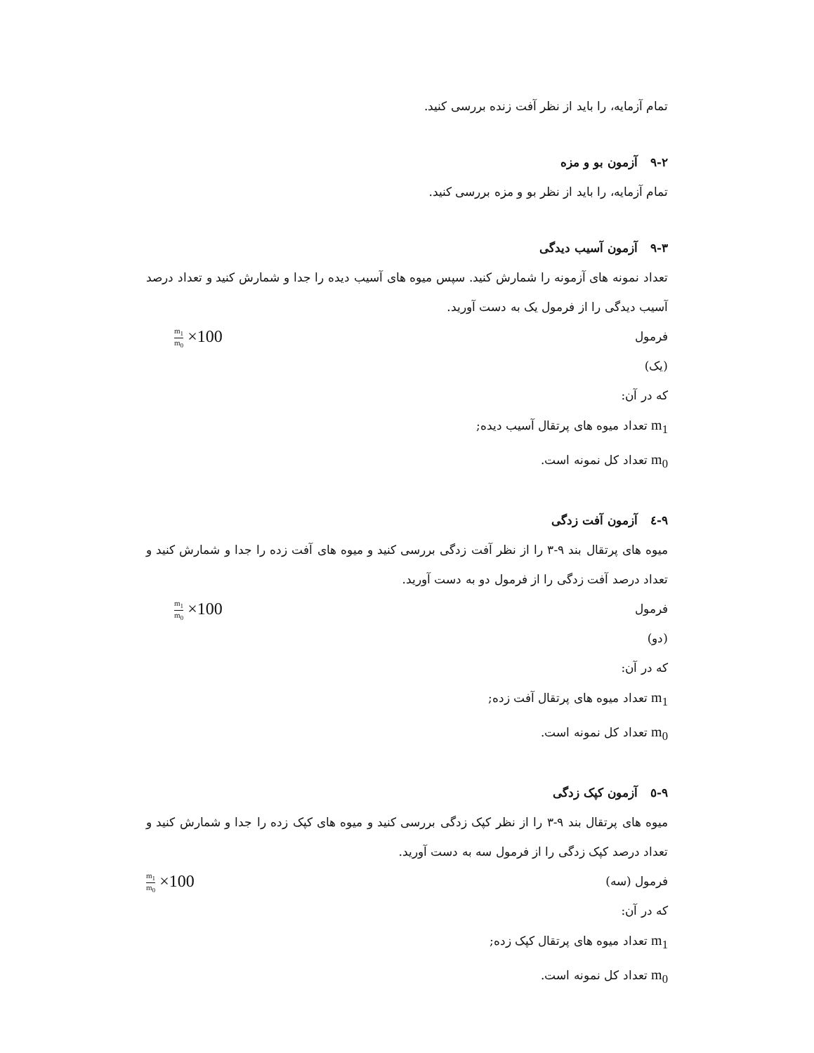تمام آزمایه، را باید از نظر آفت زنده بررسی کنید.
۹-۲ آزمون بو و مزه
تمام آزمایه، را باید از نظر بو و مزه بررسی کنید.
۹-۳ آزمون آسیب دیدگی
تعداد نمونه های آزمونه را شمارش کنید. سپس میوه های آسیب دیده را جدا و شمارش کنید و تعداد درصد آسیب دیدگی را از فرمول یک به دست آورید.
فرمول m<sub>1</sub> m<sub>0</sub> ×100
(یک)
که در آن:
m<sub>1</sub> تعداد میوه های پرتقال آسیب دیده;
m<sub>0</sub> تعداد کل نمونه است.
۹-٤ آزمون آفت زدگی
میوه های پرتقال بند ۹-۳ را از نظر آفت زدگی بررسی کنید و میوه های آفت زده را جدا و شمارش کنید و تعداد درصد آفت زدگی را از فرمول دو به دست آورید.
فرمول m<sub>1</sub> m<sub>0</sub> ×100
(دو)
که در آن:
m<sub>1</sub> تعداد میوه های پرتقال آفت زده;
m<sub>0</sub> تعداد کل نمونه است.
۹-٥ آزمون کپک زدگی
میوه های پرتقال بند ۹-۳ را از نظر کپک زدگی بررسی کنید و میوه های کپک زده را جدا و شمارش کنید و تعداد درصد کپک زدگی را از فرمول سه به دست آورید.
فرمول (سه) m<sub>1</sub> m<sub>0</sub> ×100
که در آن:
m<sub>1</sub> تعداد میوه های پرتقال کپک زده;
m<sub>0</sub> تعداد کل نمونه است.